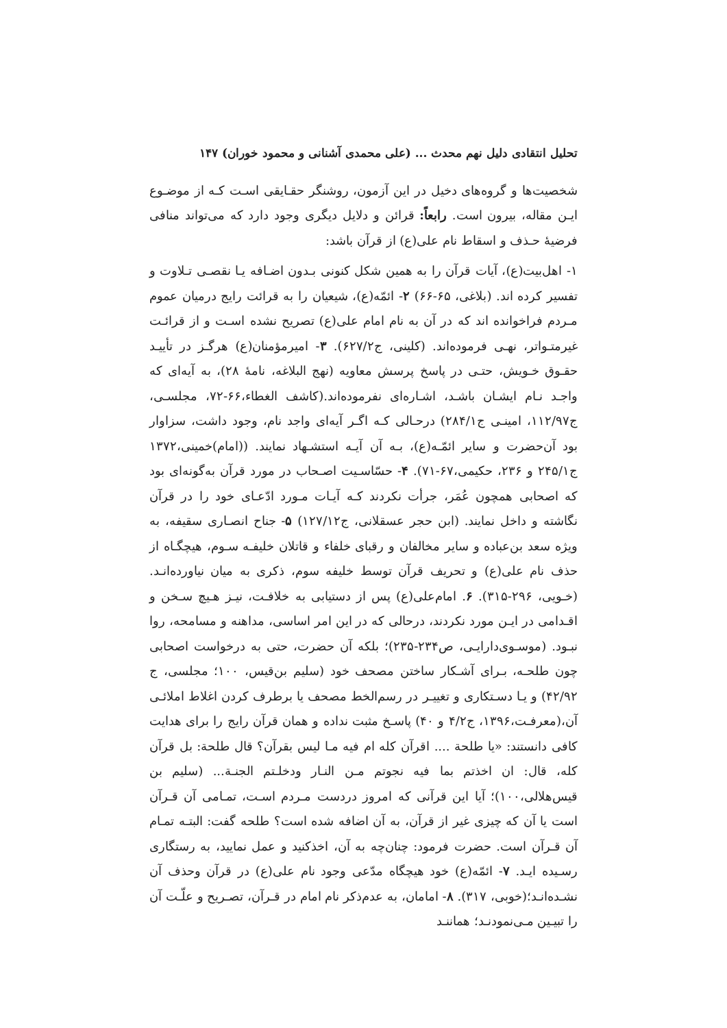تحلیل انتقادی دلیل نهم محدث ... (علی محمدی آشنانی و محمود خوران) ۱۴۷
شخصیت‌ها و گروه‌های دخیل در این آزمون، روشنگر حقـایقی اسـت کـه از موضـوع ایـن مقاله، بیرون است. رابعاً: قرائن و دلایل دیگری وجود دارد که می‌تواند منافی فرضیهٔ حـذف و اسقاط نام علی(ع) از قرآن باشد:
۱- اهل‌بیت(ع)، آیات قرآن را به همین شکل کنونی بـدون اضـافه یـا نقصـی تـلاوت و تفسیر کرده اند. (بلاغی، ۶۵-۶۶) ۲- ائمّه(ع)، شیعیان را به قرائت رایج درمیان عموم مـردم فراخوانده اند که در آن به نام امام علی(ع) تصریح نشده اسـت و از قرائـت غیرمتـواتر، نهـی فرموده‌اند. (کلینی، ج۶۲۷/۲). ۳- امیرمؤمنان(ع) هرگـز در تأییـد حقـوق خـویش، حتـی در پاسخ پرسش معاویه (نهج البلاغه، نامهٔ ۲۸)، به آیه‌ای که واجـد نـام ایشـان باشـد، اشـاره‌ای نفرموده‌اند.(کاشف الغطاء،۶۶-۷۲، مجلسـی، ج۱۱۲/۹۷، امینـی ج۲۸۴/۱) درحـالی کـه اگـر آیه‌ای واجد نام، وجود داشت، سزاوار بود آن‌حضرت و سایر ائمّـه(ع)، بـه آن آیـه استشـهاد نمایند. ((امام)خمینی،۱۳۷۲ ج۲۴۵/۱ و ۲۳۶، حکیمی،۶۷-۷۱). ۴- حسّاسـیت اصـحاب در مورد قرآن به‌گونه‌ای بود که اصحابی همچون عُمَر، جرأت نکردند کـه آیـات مـورد ادّعـای خود را در قرآن نگاشته و داخل نمایند. (ابن حجر عسقلانی، ج۱۲۷/۱۲) ۵- جناح انصـاری سقیفه، به ویژه سعد بن‌عباده و سایر مخالفان و رقبای خلفاء و قاتلان خلیفـه سـوم، هیچگـاه از حذف نام علی(ع) و تحریف قرآن توسط خلیفه سوم، ذکری به میان نیاورده‌انـد. (خـویی، ۲۹۶-۳۱۵). ۶. امام‌علی(ع) پس از دستیابی به خلافـت، نیـز هـیچ سـخن و اقـدامی در ایـن مورد نکردند، درحالی که در این امر اساسی، مداهنه و مسامحه، روا نبـود. (موسـوی‌دارایـی، ص۲۳۴-۲۳۵)؛ بلکه آن حضرت، حتی به درخواست اصحابی چون طلحـه، بـرای آشـکار ساختن مصحف خود (سلیم بن‌قیس، ۱۰۰؛ مجلسی، ج ۴۲/۹۲) و یـا دسـتکاری و تغییـر در رسم‌الخط مصحف یا برطرف کردن اغلاط املائـی آن،(معرفـت،۱۳۹۶، ج۴/۲ و ۴۰) پاسـخ مثبت نداده و همان قرآن رایج را برای هدایت کافی دانستند: «یا طلحة .... اقرآن کله ام فیه مـا لیس بقرآن؟ قال طلحة: بل قرآن کله، قال: ان اخذتم بما فیه نجوتم مـن النـار ودخلـتم الجنـة... (سلیم بن قیس‌هلالی،۱۰۰)؛ آیا این قرآنی که امروز دردست مـردم اسـت، تمـامی آن قـرآن است یا آن که چیزی غیر از قرآن، به آن اضافه شده است؟ طلحه گفت: البتـه تمـام آن قـرآن است. حضرت فرمود: چنان‌چه به آن، اخذکنید و عمل نمایید، به رستگاری رسـیده ایـد. ۷- ائمّه(ع) خود هیچگاه مدّعی وجود نام علی(ع) در قرآن وحذف آن نشـده‌انـد؛(خوبی، ۳۱۷). ۸- امامان، به عدم‌ذکر نام امام در قـرآن، تصـریح و علّـت آن را تبیـین مـی‌نمودنـد؛ هماننـد